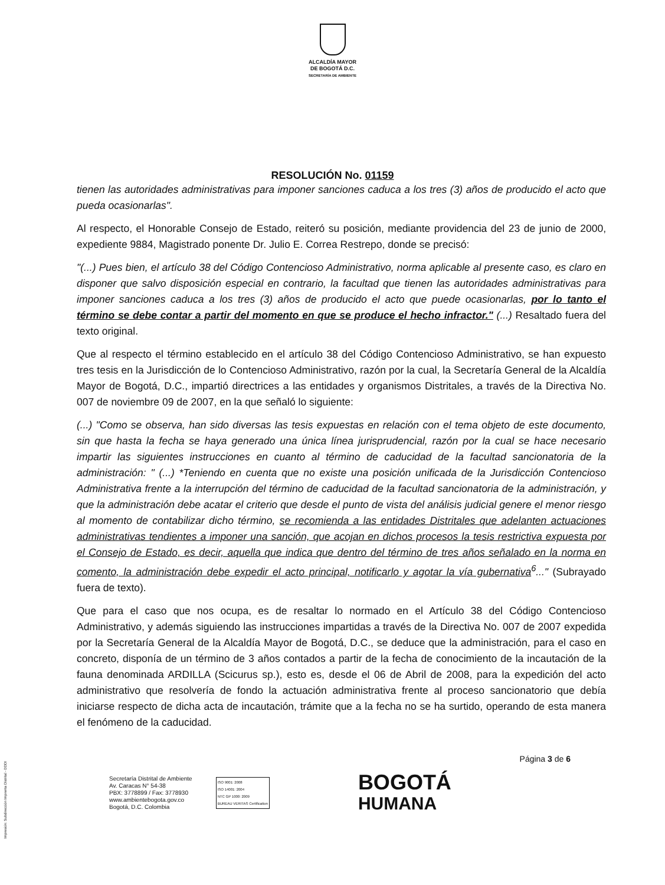ALCALDÍA MAYOR
DE BOGOTÁ D.C.
SECRETARÍA DE AMBIENTE
RESOLUCIÓN No. 01159
tienen las autoridades administrativas para imponer sanciones caduca a los tres (3) años de producido el acto que pueda ocasionarlas".
Al respecto, el Honorable Consejo de Estado, reiteró su posición, mediante providencia del 23 de junio de 2000, expediente 9884, Magistrado ponente Dr. Julio E. Correa Restrepo, donde se precisó:
"(...) Pues bien, el artículo 38 del Código Contencioso Administrativo, norma aplicable al presente caso, es claro en disponer que salvo disposición especial en contrario, la facultad que tienen las autoridades administrativas para imponer sanciones caduca a los tres (3) años de producido el acto que puede ocasionarlas, por lo tanto el término se debe contar a partir del momento en que se produce el hecho infractor." (...) Resaltado fuera del texto original.
Que al respecto el término establecido en el artículo 38 del Código Contencioso Administrativo, se han expuesto tres tesis en la Jurisdicción de lo Contencioso Administrativo, razón por la cual, la Secretaría General de la Alcaldía Mayor de Bogotá, D.C., impartió directrices a las entidades y organismos Distritales, a través de la Directiva No. 007 de noviembre 09 de 2007, en la que señaló lo siguiente:
(...) "Como se observa, han sido diversas las tesis expuestas en relación con el tema objeto de este documento, sin que hasta la fecha se haya generado una única línea jurisprudencial, razón por la cual se hace necesario impartir las siguientes instrucciones en cuanto al término de caducidad de la facultad sancionatoria de la administración: " (...) *Teniendo en cuenta que no existe una posición unificada de la Jurisdicción Contencioso Administrativa frente a la interrupción del término de caducidad de la facultad sancionatoria de la administración, y que la administración debe acatar el criterio que desde el punto de vista del análisis judicial genere el menor riesgo al momento de contabilizar dicho término, se recomienda a las entidades Distritales que adelanten actuaciones administrativas tendientes a imponer una sanción, que acojan en dichos procesos la tesis restrictiva expuesta por el Consejo de Estado, es decir, aquella que indica que dentro del término de tres años señalado en la norma en comento, la administración debe expedir el acto principal, notificarlo y agotar la vía gubernativa<sup>6</sup>..." (Subrayado fuera de texto).
Que para el caso que nos ocupa, es de resaltar lo normado en el Artículo 38 del Código Contencioso Administrativo, y además siguiendo las instrucciones impartidas a través de la Directiva No. 007 de 2007 expedida por la Secretaría General de la Alcaldía Mayor de Bogotá, D.C., se deduce que la administración, para el caso en concreto, disponía de un término de 3 años contados a partir de la fecha de conocimiento de la incautación de la fauna denominada ARDILLA (Scicurus sp.), esto es, desde el 06 de Abril de 2008, para la expedición del acto administrativo que resolvería de fondo la actuación administrativa frente al proceso sancionatorio que debía iniciarse respecto de dicha acta de incautación, trámite que a la fecha no se ha surtido, operando de esta manera el fenómeno de la caducidad.
Página 3 de 6
Secretaría Distrital de Ambiente
Av. Caracas N° 54-38
PBX: 3778899 / Fax: 3778930
www.ambientebogota.gov.co
Bogotá, D.C. Colombia
ISO 9001: 2008
ISO 14001: 2004
NTC GP 1000: 2009
BUREAU VERITAS Certification
BOGOTÁ
HUMANA
Impresión: Subdirección Imprenta Distrital - DDDI